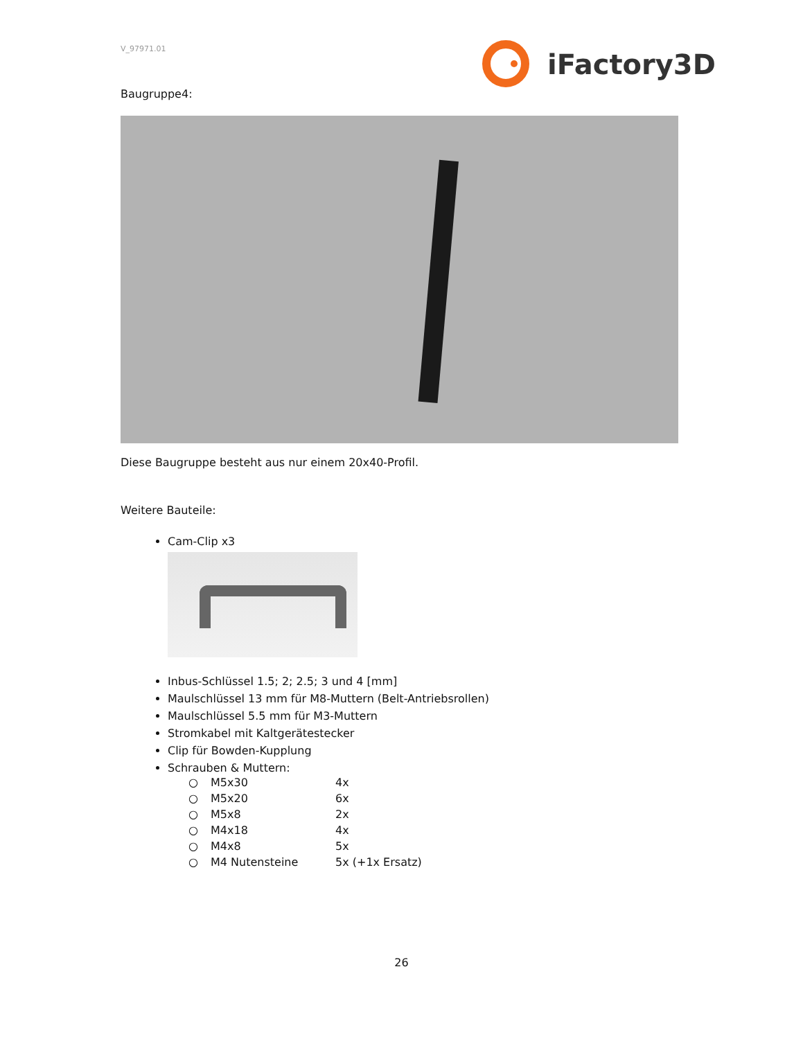V_97971.01 iFactory3D
Baugruppe4:
Diese Baugruppe besteht aus nur einem 20x40-Profil.
Weitere Bauteile:
Cam-Clip x3
Inbus-Schlüssel 1.5; 2; 2.5; 3 und 4 [mm]
Maulschlüssel 13 mm für M8-Muttern (Belt-Antriebsrollen)
Maulschlüssel 5.5 mm für M3-Muttern
Stromkabel mit Kaltgerätestecker
Clip für Bowden-Kupplung
Schrauben & Muttern:
| ○ | M5x30 | 4x |
| ○ | M5x20 | 6x |
| ○ | M5x8 | 2x |
| ○ | M4x18 | 4x |
| ○ | M4x8 | 5x |
| ○ | M4 Nutensteine | 5x (+1x Ersatz) |
26